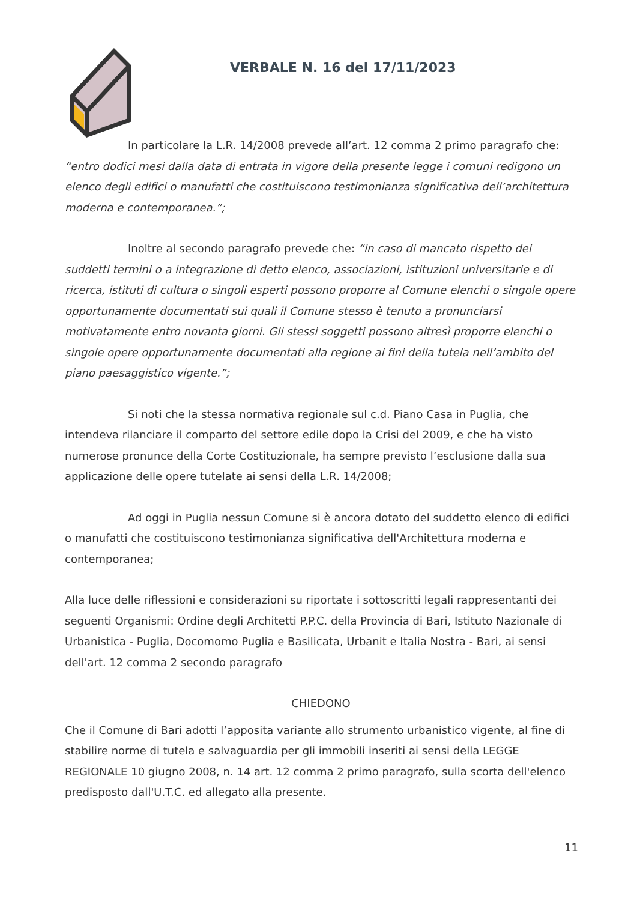VERBALE N. 16 del 17/11/2023
In particolare la L.R. 14/2008 prevede all’art. 12 comma 2 primo paragrafo che: “entro dodici mesi dalla data di entrata in vigore della presente legge i comuni redigono un elenco degli edifici o manufatti che costituiscono testimonianza significativa dell’architettura moderna e contemporanea.”;
Inoltre al secondo paragrafo prevede che: “in caso di mancato rispetto dei suddetti termini o a integrazione di detto elenco, associazioni, istituzioni universitarie e di ricerca, istituti di cultura o singoli esperti possono proporre al Comune elenchi o singole opere opportunamente documentati sui quali il Comune stesso è tenuto a pronunciarsi motivatamente entro novanta giorni. Gli stessi soggetti possono altresì proporre elenchi o singole opere opportunamente documentati alla regione ai fini della tutela nell’ambito del piano paesaggistico vigente.”;
Si noti che la stessa normativa regionale sul c.d. Piano Casa in Puglia, che intendeva rilanciare il comparto del settore edile dopo la Crisi del 2009, e che ha visto numerose pronunce della Corte Costituzionale, ha sempre previsto l’esclusione dalla sua applicazione delle opere tutelate ai sensi della L.R. 14/2008;
Ad oggi in Puglia nessun Comune si è ancora dotato del suddetto elenco di edifici o manufatti che costituiscono testimonianza significativa dell'Architettura moderna e contemporanea;
Alla luce delle riflessioni e considerazioni su riportate i sottoscritti legali rappresentanti dei seguenti Organismi: Ordine degli Architetti P.P.C. della Provincia di Bari, Istituto Nazionale di Urbanistica - Puglia, Docomomo Puglia e Basilicata, Urbanit e Italia Nostra - Bari, ai sensi dell'art. 12 comma 2 secondo paragrafo
CHIEDONO
Che il Comune di Bari adotti l’apposita variante allo strumento urbanistico vigente, al fine di stabilire norme di tutela e salvaguardia per gli immobili inseriti ai sensi della LEGGE REGIONALE 10 giugno 2008, n. 14 art. 12 comma 2 primo paragrafo, sulla scorta dell'elenco predisposto dall'U.T.C. ed allegato alla presente.
11